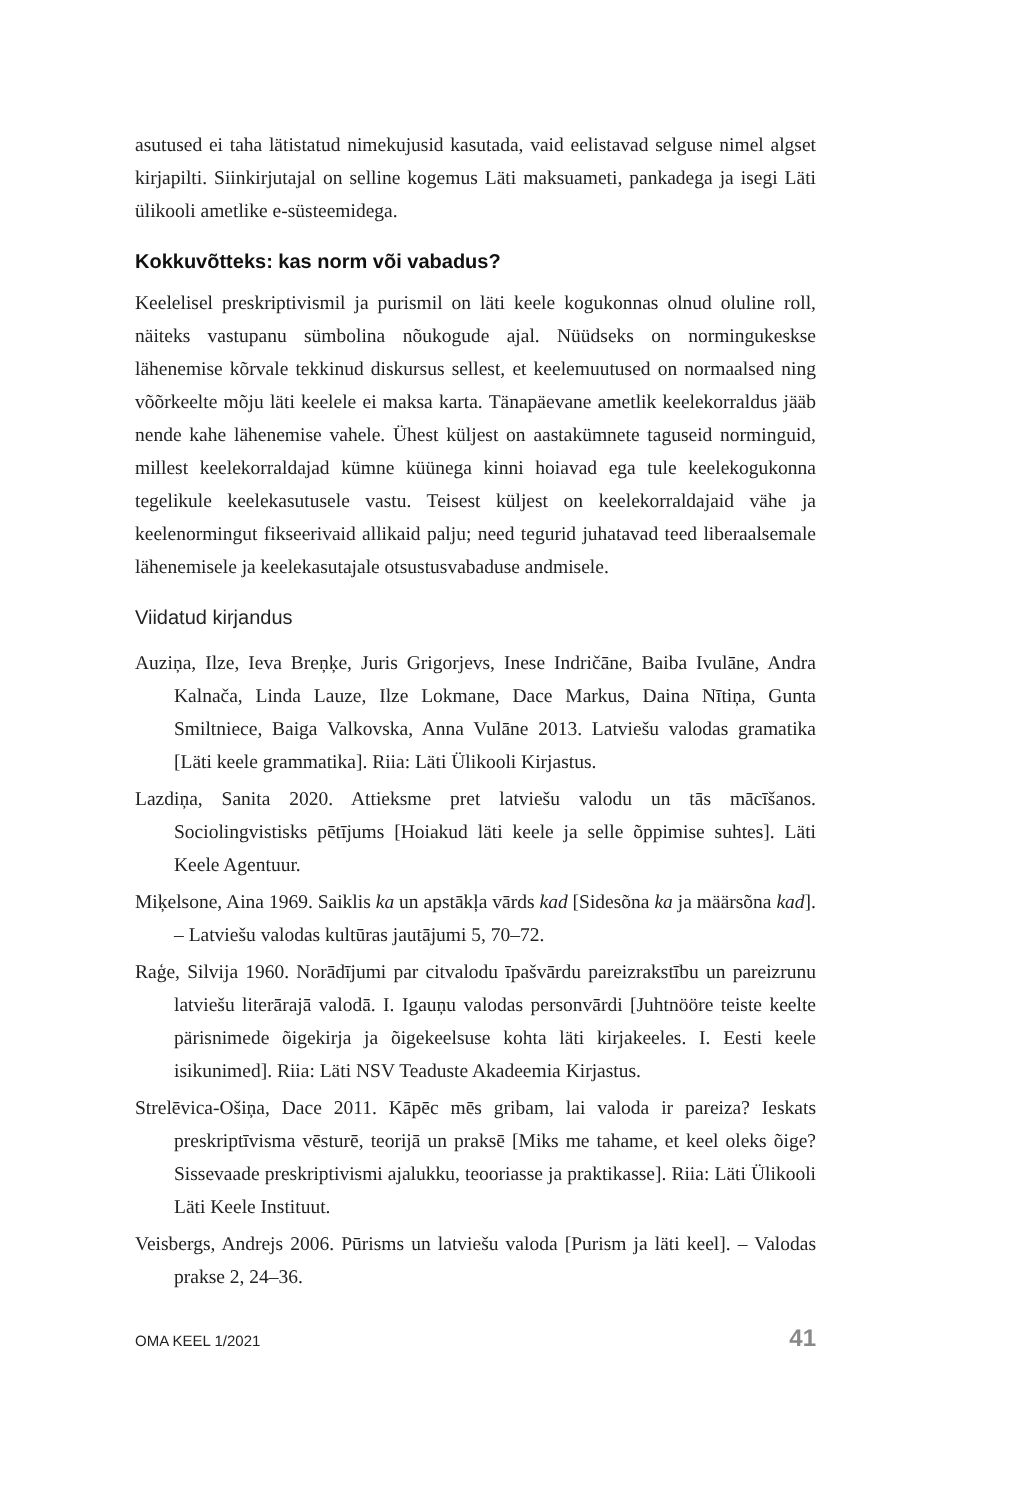asutused ei taha lätistatud nimekujusid kasutada, vaid eelistavad selguse nimel algset kirjapilti. Siinkirjutajal on selline kogemus Läti maksuameti, pankadega ja isegi Läti ülikooli ametlike e-süsteemidega.
Kokkuvõtteks: kas norm või vabadus?
Keelelisel preskriptivismil ja purismil on läti keele kogukonnas olnud oluline roll, näiteks vastupanu sümbolina nõukogude ajal. Nüüdseks on normingukeskse lähenemise kõrvale tekkinud diskursus sellest, et keelemuutused on normaalsed ning võõrkeelte mõju läti keelele ei maksa karta. Tänapäevane ametlik keelekorraldus jääb nende kahe lähenemise vahele. Ühest küljest on aastakümnete taguseid norminguid, millest keelekorraldajad kümne küünega kinni hoiavad ega tule keelekogukonna tegelikule keelekasutusele vastu. Teisest küljest on keelekorraldajaid vähe ja keelenormingut fikseerivaid allikaid palju; need tegurid juhatavad teed liberaalsemale lähenemisele ja keelekasutajale otsustusvabaduse andmisele.
Viidatud kirjandus
Auziņa, Ilze, Ieva Breņķe, Juris Grigorjevs, Inese Indričāne, Baiba Ivulāne, Andra Kalnača, Linda Lauze, Ilze Lokmane, Dace Markus, Daina Nītiņa, Gunta Smiltniece, Baiga Valkovska, Anna Vulāne 2013. Latviešu valodas gramatika [Läti keele grammatika]. Riia: Läti Ülikooli Kirjastus.
Lazdiņa, Sanita 2020. Attieksme pret latviešu valodu un tās mācīšanos. Sociolingvistisks pētījums [Hoiakud läti keele ja selle õppimise suhtes]. Läti Keele Agentuur.
Miķelsone, Aina 1969. Saiklis ka un apstākļa vārds kad [Sidesõna ka ja määrsõna kad]. – Latviešu valodas kultūras jautājumi 5, 70–72.
Raģe, Silvija 1960. Norādījumi par citvalodu īpašvārdu pareizrakstību un pareizrunu latviešu literārajā valodā. I. Igauņu valodas personvārdi [Juhtnööre teiste keelte pärisnimede õigekirja ja õigekeelsuse kohta läti kirjakeeles. I. Eesti keele isikunimed]. Riia: Läti NSV Teaduste Akadeemia Kirjastus.
Strelēvica-Ošiņa, Dace 2011. Kāpēc mēs gribam, lai valoda ir pareiza? Ieskats preskriptīvisma vēsturē, teorijā un praksē [Miks me tahame, et keel oleks õige? Sissevaade preskriptivismi ajalukku, teooriasse ja praktikasse]. Riia: Läti Ülikooli Läti Keele Instituut.
Veisbergs, Andrejs 2006. Pūrisms un latviešu valoda [Purism ja läti keel]. – Valodas prakse 2, 24–36.
OMA KEEL 1/2021 41